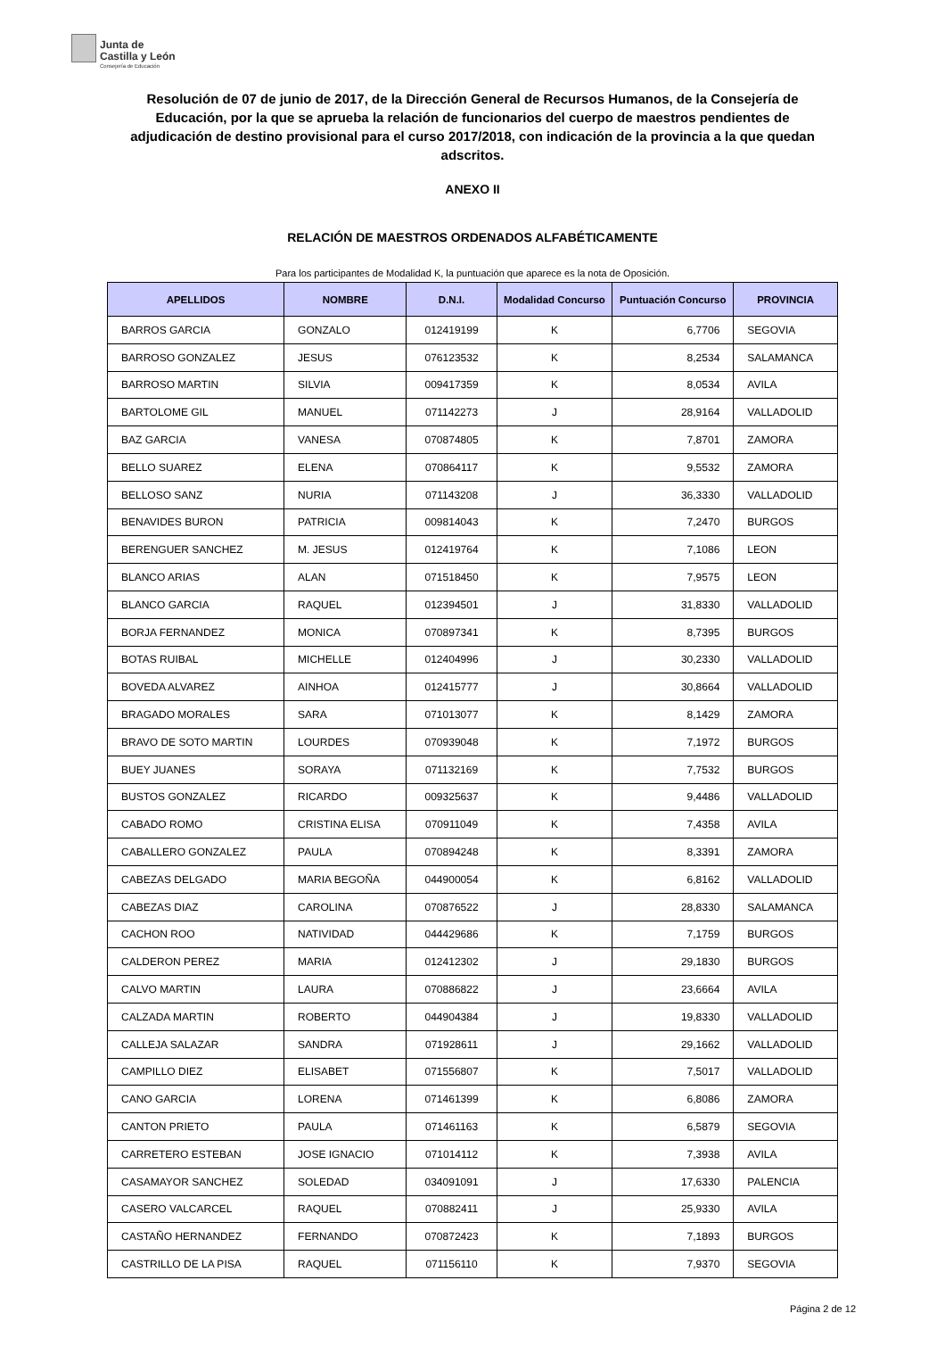Junta de
Castilla y León Consejería de Educación
Resolución de 07 de junio de 2017, de la Dirección General de Recursos Humanos, de la Consejería de Educación, por la que se aprueba la relación de funcionarios del cuerpo de maestros pendientes de adjudicación de destino provisional para el curso 2017/2018, con indicación de la provincia a la que quedan adscritos.
ANEXO II
RELACIÓN DE MAESTROS ORDENADOS ALFABÉTICAMENTE
Para los participantes de Modalidad K, la puntuación que aparece es la nota de Oposición.
| APELLIDOS | NOMBRE | D.N.I. | Modalidad Concurso | Puntuación Concurso | PROVINCIA |
| --- | --- | --- | --- | --- | --- |
| BARROS GARCIA | GONZALO | 012419199 | K | 6,7706 | SEGOVIA |
| BARROSO GONZALEZ | JESUS | 076123532 | K | 8,2534 | SALAMANCA |
| BARROSO MARTIN | SILVIA | 009417359 | K | 8,0534 | AVILA |
| BARTOLOME GIL | MANUEL | 071142273 | J | 28,9164 | VALLADOLID |
| BAZ GARCIA | VANESA | 070874805 | K | 7,8701 | ZAMORA |
| BELLO SUAREZ | ELENA | 070864117 | K | 9,5532 | ZAMORA |
| BELLOSO SANZ | NURIA | 071143208 | J | 36,3330 | VALLADOLID |
| BENAVIDES BURON | PATRICIA | 009814043 | K | 7,2470 | BURGOS |
| BERENGUER SANCHEZ | M. JESUS | 012419764 | K | 7,1086 | LEON |
| BLANCO ARIAS | ALAN | 071518450 | K | 7,9575 | LEON |
| BLANCO GARCIA | RAQUEL | 012394501 | J | 31,8330 | VALLADOLID |
| BORJA FERNANDEZ | MONICA | 070897341 | K | 8,7395 | BURGOS |
| BOTAS RUIBAL | MICHELLE | 012404996 | J | 30,2330 | VALLADOLID |
| BOVEDA ALVAREZ | AINHOA | 012415777 | J | 30,8664 | VALLADOLID |
| BRAGADO MORALES | SARA | 071013077 | K | 8,1429 | ZAMORA |
| BRAVO DE SOTO MARTIN | LOURDES | 070939048 | K | 7,1972 | BURGOS |
| BUEY JUANES | SORAYA | 071132169 | K | 7,7532 | BURGOS |
| BUSTOS GONZALEZ | RICARDO | 009325637 | K | 9,4486 | VALLADOLID |
| CABADO ROMO | CRISTINA ELISA | 070911049 | K | 7,4358 | AVILA |
| CABALLERO GONZALEZ | PAULA | 070894248 | K | 8,3391 | ZAMORA |
| CABEZAS DELGADO | MARIA BEGOÑA | 044900054 | K | 6,8162 | VALLADOLID |
| CABEZAS DIAZ | CAROLINA | 070876522 | J | 28,8330 | SALAMANCA |
| CACHON ROO | NATIVIDAD | 044429686 | K | 7,1759 | BURGOS |
| CALDERON PEREZ | MARIA | 012412302 | J | 29,1830 | BURGOS |
| CALVO MARTIN | LAURA | 070886822 | J | 23,6664 | AVILA |
| CALZADA MARTIN | ROBERTO | 044904384 | J | 19,8330 | VALLADOLID |
| CALLEJA SALAZAR | SANDRA | 071928611 | J | 29,1662 | VALLADOLID |
| CAMPILLO DIEZ | ELISABET | 071556807 | K | 7,5017 | VALLADOLID |
| CANO GARCIA | LORENA | 071461399 | K | 6,8086 | ZAMORA |
| CANTON PRIETO | PAULA | 071461163 | K | 6,5879 | SEGOVIA |
| CARRETERO ESTEBAN | JOSE IGNACIO | 071014112 | K | 7,3938 | AVILA |
| CASAMAYOR SANCHEZ | SOLEDAD | 034091091 | J | 17,6330 | PALENCIA |
| CASERO VALCARCEL | RAQUEL | 070882411 | J | 25,9330 | AVILA |
| CASTAÑO HERNANDEZ | FERNANDO | 070872423 | K | 7,1893 | BURGOS |
| CASTRILLO DE LA PISA | RAQUEL | 071156110 | K | 7,9370 | SEGOVIA |
Página 2 de 12